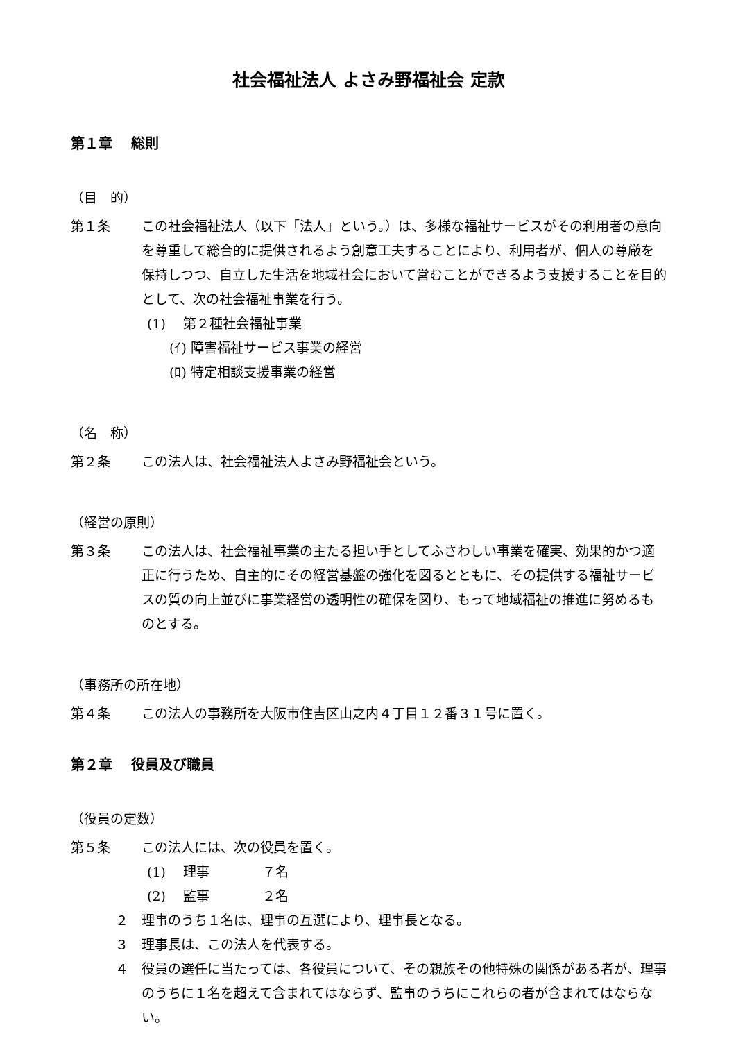社会福祉法人 よさみ野福祉会 定款
第１章　 総則
（目　的）
第１条 この社会福祉法人（以下「法人」という。）は、多様な福祉サービスがその利用者の意向を尊重して総合的に提供されるよう創意工夫することにより、利用者が、個人の尊厳を保持しつつ、自立した生活を地域社会において営むことができるよう支援することを目的として、次の社会福祉事業を行う。
(1)　 第２種社会福祉事業
(ｲ) 障害福祉サービス事業の経営
(ﾛ) 特定相談支援事業の経営
（名　称）
第２条 この法人は、社会福祉法人よさみ野福祉会という。
（経営の原則）
第３条 この法人は、社会福祉事業の主たる担い手としてふさわしい事業を確実、効果的かつ適正に行うため、自主的にその経営基盤の強化を図るとともに、その提供する福祉サービスの質の向上並びに事業経営の透明性の確保を図り、もって地域福祉の推進に努めるものとする。
（事務所の所在地）
第４条 この法人の事務所を大阪市住吉区山之内４丁目１２番３１号に置く。
第２章　 役員及び職員
（役員の定数）
第５条 この法人には、次の役員を置く。
(1)　 理事　　　　７名
(2)　 監事　　　　２名
２ 理事のうち１名は、理事の互選により、理事長となる。
３ 理事長は、この法人を代表する。
４ 役員の選任に当たっては、各役員について、その親族その他特殊の関係がある者が、理事のうちに１名を超えて含まれてはならず、監事のうちにこれらの者が含まれてはならない。